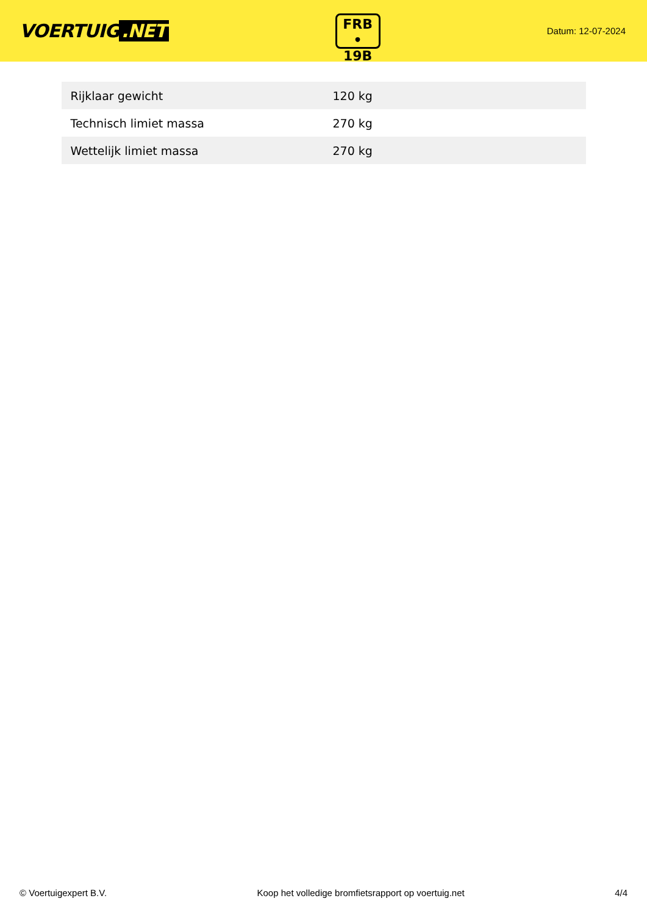VOERTUIG.NET
FRB
• 19B
Datum: 12-07-2024
| Rijklaar gewicht | 120 kg |
| Technisch limiet massa | 270 kg |
| Wettelijk limiet massa | 270 kg |
© Voertuigexpert B.V. Koop het volledige bromfietsrapport op voertuig.net 4/4